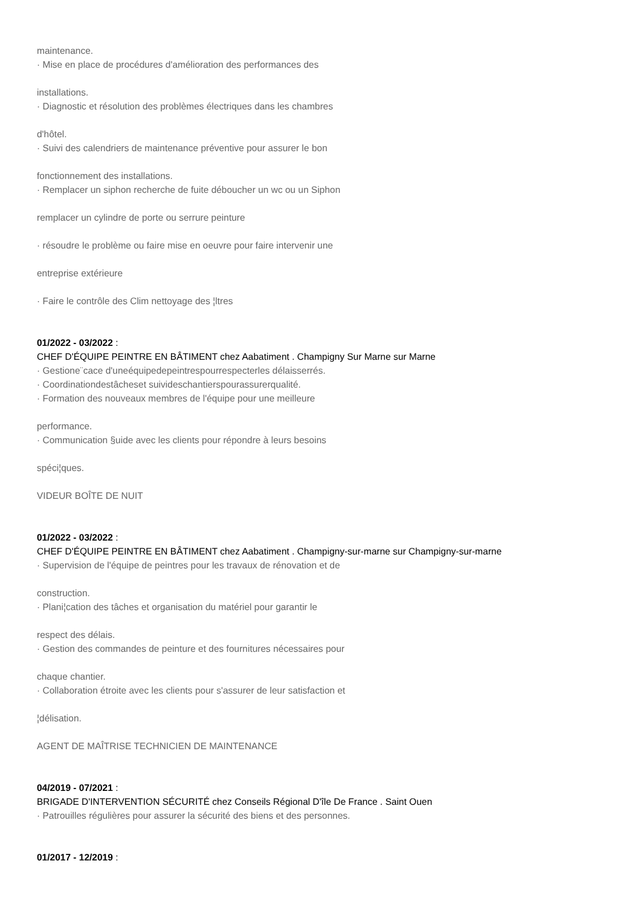maintenance.
· Mise en place de procédures d'amélioration des performances des
installations.
· Diagnostic et résolution des problèmes électriques dans les chambres
d'hôtel.
· Suivi des calendriers de maintenance préventive pour assurer le bon
fonctionnement des installations.
· Remplacer un siphon recherche de fuite déboucher un wc ou un Siphon
remplacer un cylindre de porte ou serrure peinture
· résoudre le problème ou faire mise en oeuvre pour faire intervenir une
entreprise extérieure
· Faire le contrôle des Clim nettoyage des ¦ltres
01/2022 - 03/2022 :
CHEF D'ÉQUIPE PEINTRE EN BÂTIMENT chez Aabatiment . Champigny Sur Marne sur Marne
· Gestione¨cace d'uneéquipedepeintrespourrespecterles délaisserrés.
· Coordinationdestâcheset suivideschantierspourassurerqualité.
· Formation des nouveaux membres de l'équipe pour une meilleure
performance.
· Communication §uide avec les clients pour répondre à leurs besoins
spéci¦ques.
VIDEUR BOÎTE DE NUIT
01/2022 - 03/2022 :
CHEF D'ÉQUIPE PEINTRE EN BÂTIMENT chez Aabatiment . Champigny-sur-marne sur Champigny-sur-marne
· Supervision de l'équipe de peintres pour les travaux de rénovation et de
construction.
· Plani¦cation des tâches et organisation du matériel pour garantir le
respect des délais.
· Gestion des commandes de peinture et des fournitures nécessaires pour
chaque chantier.
· Collaboration étroite avec les clients pour s'assurer de leur satisfaction et
¦délisation.
AGENT DE MAÎTRISE TECHNICIEN DE MAINTENANCE
04/2019 - 07/2021 :
BRIGADE D'INTERVENTION SÉCURITÉ chez Conseils Régional D'île De France . Saint Ouen
· Patrouilles régulières pour assurer la sécurité des biens et des personnes.
01/2017 - 12/2019 :